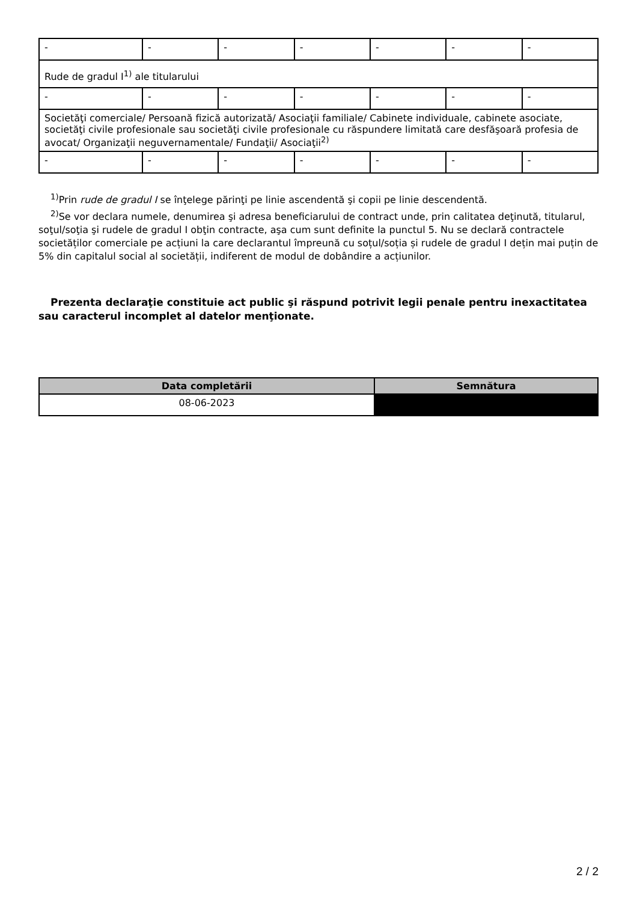| - | - | - | - | - | - | - |
| Rude de gradul I<sup>1)</sup> ale titularului | | | | | | |
| - | - | - | - | - | - | - |
| Societăţi comerciale/ Persoană fizică autorizată/ Asociaţii familiale/ Cabinete individuale, cabinete asociate, societăţi civile profesionale sau societăţi civile profesionale cu răspundere limitată care desfăşoară profesia de avocat/ Organizaţii neguvernamentale/ Fundaţii/ Asociaţii<sup>2)</sup> | | | | | | |
| - | - | - | - | - | - | - |
<sup>1)</sup> Prin rude de gradul I se înţelege părinţi pe linie ascendentă şi copii pe linie descendentă.
<sup>2)</sup> Se vor declara numele, denumirea şi adresa beneficiarului de contract unde, prin calitatea deţinută, titularul, soţul/soţia şi rudele de gradul I obţin contracte, aşa cum sunt definite la punctul 5. Nu se declară contractele societăților comerciale pe acțiuni la care declarantul împreună cu soțul/soția și rudele de gradul I dețin mai puțin de 5% din capitalul social al societății, indiferent de modul de dobândire a acțiunilor.
Prezenta declaraţie constituie act public şi răspund potrivit legii penale pentru inexactitatea sau caracterul incomplet al datelor menţionate.
| Data completării | Semnătura |
| --- | --- |
| 08-06-2023 | |
2 / 2